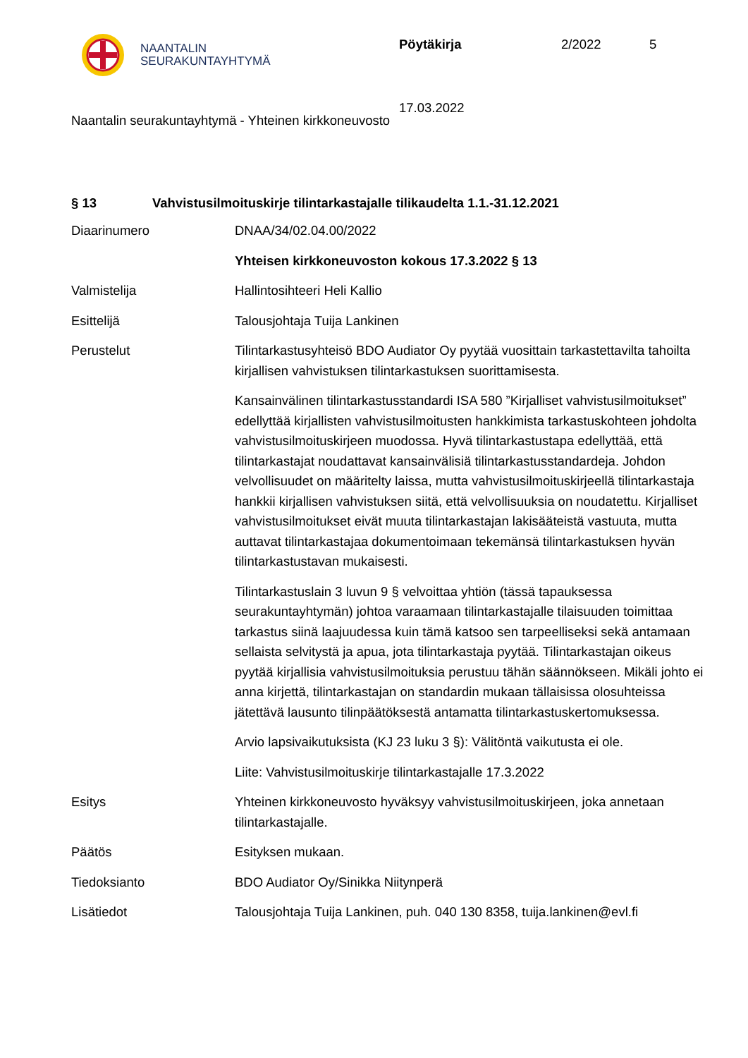NAANTALIN
SEURAKUNTAYHTYMÄ
Pöytäkirja 2/2022 5
17.03.2022
Naantalin seurakuntayhtymä - Yhteinen kirkkoneuvosto
§ 13 Vahvistusilmoituskirje tilintarkastajalle tilikaudelta 1.1.-31.12.2021
Diaarinumero DNAA/34/02.04.00/2022
Yhteisen kirkkoneuvoston kokous 17.3.2022 § 13
Valmistelija Hallintosihteeri Heli Kallio
Esittelijä Talousjohtaja Tuija Lankinen
Perustelut Tilintarkastusyhteisö BDO Audiator Oy pyytää vuosittain tarkastettavilta tahoilta kirjallisen vahvistuksen tilintarkastuksen suorittamisesta.
Kansainvälinen tilintarkastusstandardi ISA 580 ”Kirjalliset vahvistusilmoitukset” edellyttää kirjallisten vahvistusilmoitusten hankkimista tarkastuskohteen johdolta vahvistusilmoituskirjeen muodossa. Hyvä tilintarkastustapa edellyttää, että tilintarkastajat noudattavat kansainvälisiä tilintarkastusstandardeja. Johdon velvollisuudet on määritelty laissa, mutta vahvistusilmoituskirjeellä tilintarkastaja hankkii kirjallisen vahvistuksen siitä, että velvollisuuksia on noudatettu. Kirjalliset vahvistusilmoitukset eivät muuta tilintarkastajan lakisääteistä vastuuta, mutta auttavat tilintarkastajaa dokumentoimaan tekemänsä tilintarkastuksen hyvän tilintarkastustavan mukaisesti.
Tilintarkastuslain 3 luvun 9 § velvoittaa yhtiön (tässä tapauksessa seurakuntayhtymän) johtoa varaamaan tilintarkastajalle tilaisuuden toimittaa tarkastus siinä laajuudessa kuin tämä katsoo sen tarpeelliseksi sekä antamaan sellaista selvitystä ja apua, jota tilintarkastaja pyytää. Tilintarkastajan oikeus pyytää kirjallisia vahvistusilmoituksia perustuu tähän säännökseen. Mikäli johto ei anna kirjettä, tilintarkastajan on standardin mukaan tällaisissa olosuhteissa jätettävä lausunto tilinpäätöksestä antamatta tilintarkastuskertomuksessa.
Arvio lapsivaikutuksista (KJ 23 luku 3 §): Välitöntä vaikutusta ei ole.
Liite: Vahvistusilmoituskirje tilintarkastajalle 17.3.2022
Esitys Yhteinen kirkkoneuvosto hyväksyy vahvistusilmoituskirjeen, joka annetaan tilintarkastajalle.
Päätös Esityksen mukaan.
Tiedoksianto BDO Audiator Oy/Sinikka Niitynperä
Lisätiedot Talousjohtaja Tuija Lankinen, puh. 040 130 8358, tuija.lankinen@evl.fi